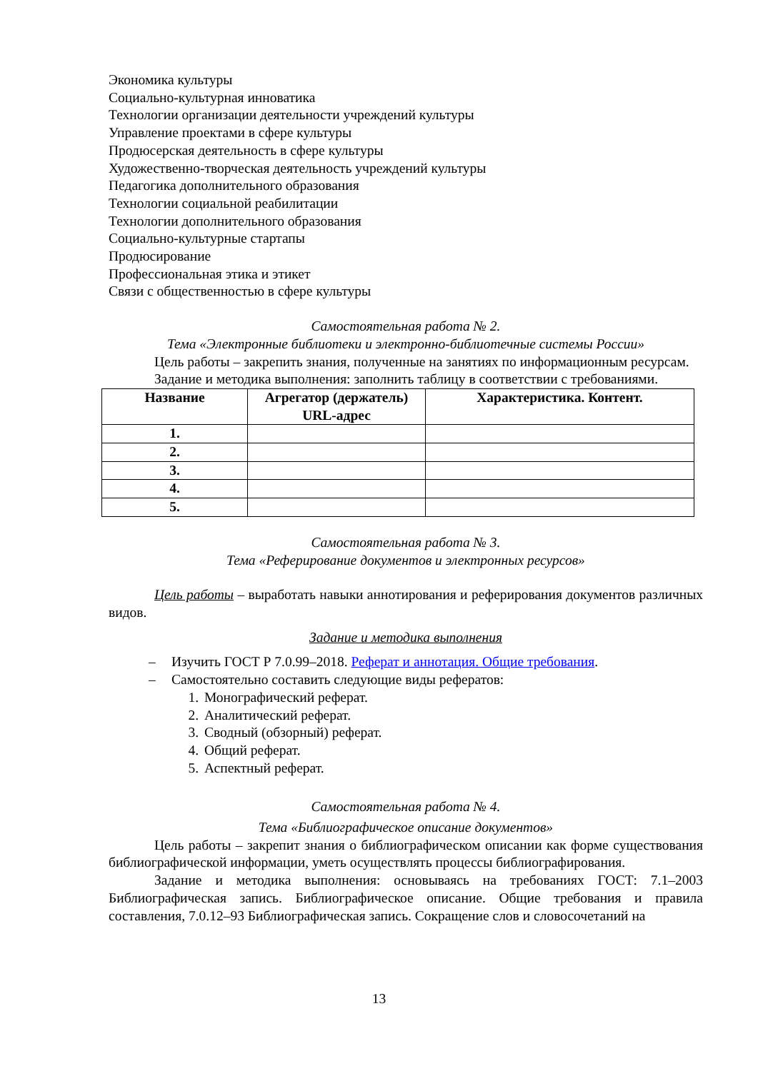Экономика культуры
Социально-культурная инноватика
Технологии организации деятельности учреждений культуры
Управление проектами в сфере культуры
Продюсерская деятельность в сфере культуры
Художественно-творческая деятельность учреждений культуры
Педагогика дополнительного образования
Технологии социальной реабилитации
Технологии дополнительного образования
Социально-культурные стартапы
Продюсирование
Профессиональная этика и этикет
Связи с общественностью в сфере культуры
Самостоятельная работа № 2.
Тема «Электронные библиотеки и электронно-библиотечные системы России»
Цель работы – закрепить знания, полученные на занятиях по информационным ресурсам.
Задание и методика выполнения: заполнить таблицу в соответствии с требованиями.
| Название | Агрегатор (держатель) URL-адрес | Характеристика. Контент. |
| --- | --- | --- |
| 1. | | |
| 2. | | |
| 3. | | |
| 4. | | |
| 5. | | |
Самостоятельная работа № 3.
Тема «Реферирование документов и электронных ресурсов»
Цель работы – выработать навыки аннотирования и реферирования документов различных видов.
Задание и методика выполнения
– Изучить ГОСТ Р 7.0.99–2018. Реферат и аннотация. Общие требования.
– Самостоятельно составить следующие виды рефератов:
1. Монографический реферат.
2. Аналитический реферат.
3. Сводный (обзорный) реферат.
4. Общий реферат.
5. Аспектный реферат.
Самостоятельная работа № 4.
Тема «Библиографическое описание документов»
Цель работы – закрепит знания о библиографическом описании как форме существования библиографической информации, уметь осуществлять процессы библиографирования.
Задание и методика выполнения: основываясь на требованиях ГОСТ: 7.1–2003 Библиографическая запись. Библиографическое описание. Общие требования и правила составления, 7.0.12–93 Библиографическая запись. Сокращение слов и словосочетаний на
13